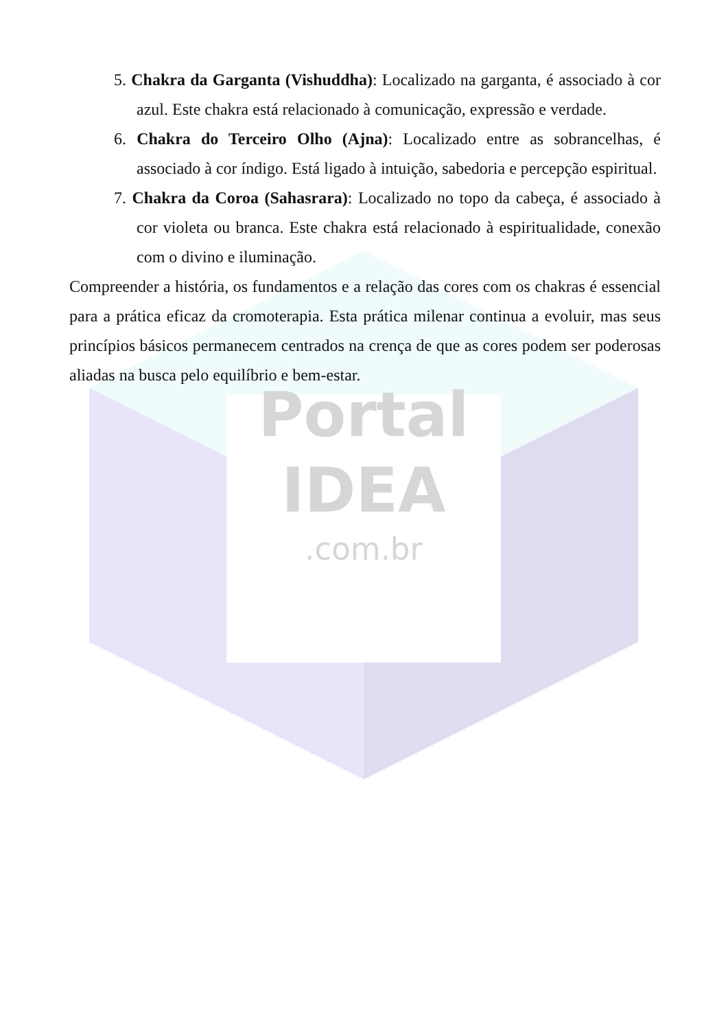Portal
IDEA
.com.br
5. Chakra da Garganta (Vishuddha): Localizado na garganta, é associado à cor azul. Este chakra está relacionado à comunicação, expressão e verdade.
6. Chakra do Terceiro Olho (Ajna): Localizado entre as sobrancelhas, é associado à cor índigo. Está ligado à intuição, sabedoria e percepção espiritual.
7. Chakra da Coroa (Sahasrara): Localizado no topo da cabeça, é associado à cor violeta ou branca. Este chakra está relacionado à espiritualidade, conexão com o divino e iluminação.
Compreender a história, os fundamentos e a relação das cores com os chakras é essencial para a prática eficaz da cromoterapia. Esta prática milenar continua a evoluir, mas seus princípios básicos permanecem centrados na crença de que as cores podem ser poderosas aliadas na busca pelo equilíbrio e bem-estar.